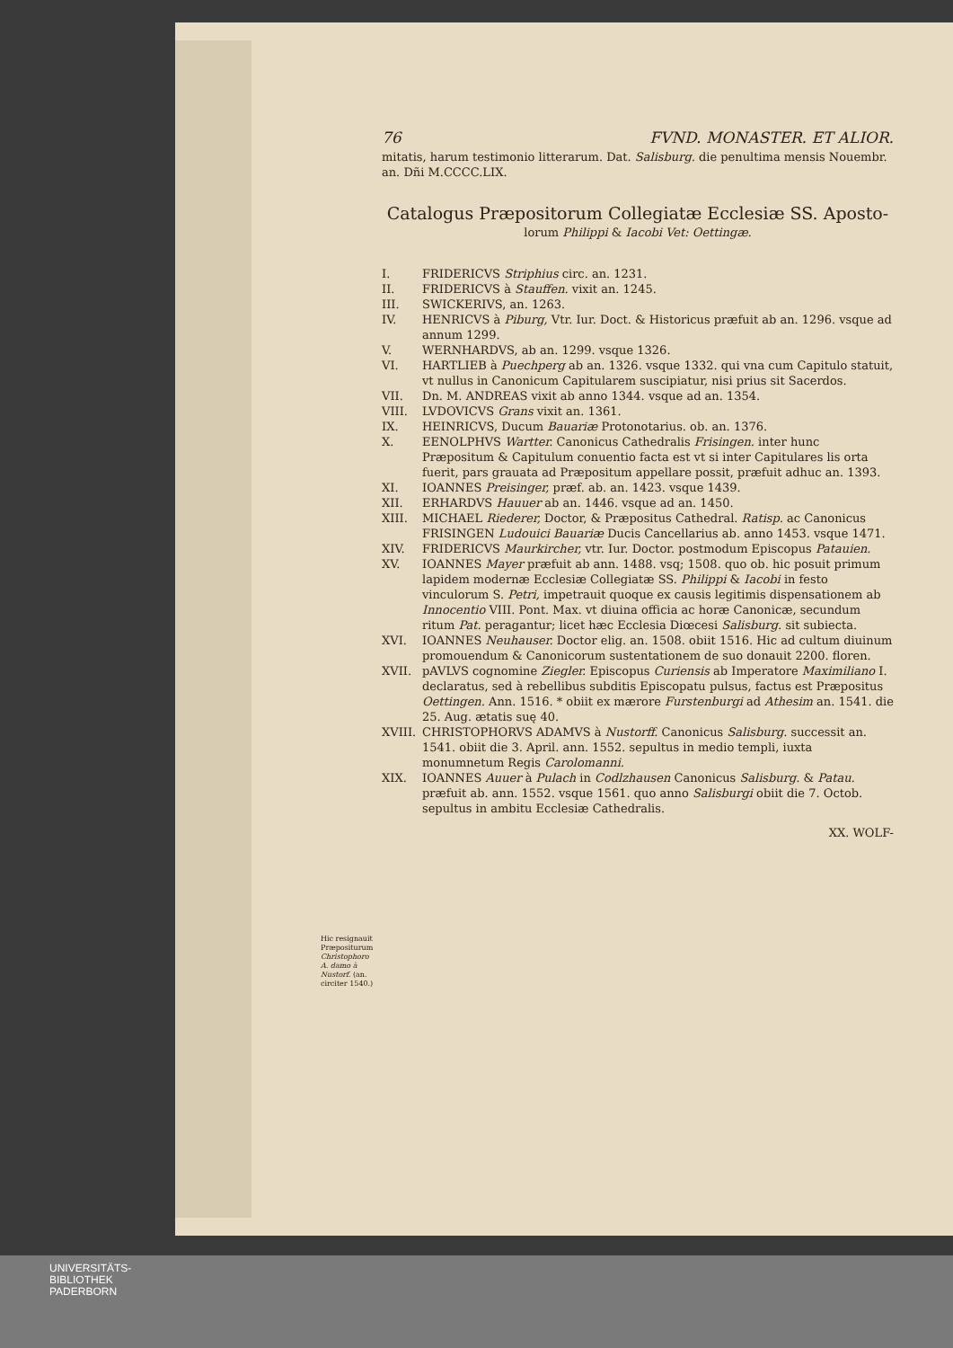76 FVND. MONASTER. ET ALIOR.
mitatis, harum testimonio litterarum. Dat. Salisburg. die penultima mensis Nouembr. an. Dñi M.CCCC.LIX.
Catalogus Præpositorum Collegiatæ Ecclesiæ SS. Aposto-
lorum Philippi & Iacobi Vet: Oettingæ.
I. FRIDERICVS Striphius circ. an. 1231.
II. FRIDERICVS à Stauffen. vixit an. 1245.
III. SWICKERIVS, an. 1263.
IV. HENRICVS à Piburg, Vtr. Iur. Doct. & Historicus præfuit ab an. 1296. vsque ad annum 1299.
V. WERNHARDVS, ab an. 1299. vsque 1326.
VI. HARTLIEB à Puechperg ab an. 1326. vsque 1332. qui vna cum Capitulo statuit, vt nullus in Canonicum Capitularem suscipiatur, nisi prius sit Sacerdos.
VII. Dn. M. ANDREAS vixit ab anno 1344. vsque ad an. 1354.
VIII. LVDOVICVS Grans vixit an. 1361.
IX. HEINRICVS, Ducum Bauariæ Protonotarius. ob. an. 1376.
X. EENOLPHVS Wartter. Canonicus Cathedralis Frisingen. inter hunc Præpositum & Capitulum conuentio facta est vt si inter Capitulares lis orta fuerit, pars grauata ad Præpositum appellare possit, præfuit adhuc an. 1393.
XI. IOANNES Preisinger, præf. ab. an. 1423. vsque 1439.
XII. ERHARDVS Hauuer ab an. 1446. vsque ad an. 1450.
XIII. MICHAEL Riederer, Doctor, & Præpositus Cathedral. Ratisp. ac Canonicus FRISINGEN Ludouici Bauariæ Ducis Cancellarius ab. anno 1453. vsque 1471.
XIV. FRIDERICVS Maurkircher, vtr. Iur. Doctor. postmodum Episcopus Patauien.
XV. IOANNES Mayer præfuit ab ann. 1488. vsq; 1508. quo ob. hic posuit primum lapidem modernæ Ecclesiæ Collegiatæ SS. Philippi & Iacobi in festo vinculorum S. Petri, impetrauit quoque ex causis legitimis dispensationem ab Innocentio VIII. Pont. Max. vt diuina officia ac horæ Canonicæ, secundum ritum Pat. peragantur; licet hæc Ecclesia Diœcesi Salisburg. sit subiecta.
XVI. IOANNES Neuhauser. Doctor elig. an. 1508. obiit 1516. Hic ad cultum diuinum promouendum & Canonicorum sustentationem de suo donauit 2200. floren.
XVII. pAVLVS cognomine Ziegler. Episcopus Curiensis ab Imperatore Maximiliano I. declaratus, sed à rebellibus subditis Episcopatu pulsus, factus est Præpositus Oettingen. Ann. 1516. * obiit ex mærore Furstenburgi ad Athesim an. 1541. die 25. Aug. ætatis suę 40.
XVIII. CHRISTOPHORVS ADAMVS à Nustorff. Canonicus Salisburg. successit an. 1541. obiit die 3. April. ann. 1552. sepultus in medio templi, iuxta monumnetum Regis Carolomanni.
XIX. IOANNES Auuer à Pulach in Codlzhausen Canonicus Salisburg. & Patau. præfuit ab. ann. 1552. vsque 1561. quo anno Salisburgi obiit die 7. Octob. sepultus in ambitu Ecclesiæ Cathedralis.
XX. WOLF-
Hic resignauit Præpositurum Christophoro A. damo à Nustorf. (an. circiter 1540.)
UNIVERSITÄTS-
BIBLIOTHEK
PADERBORN